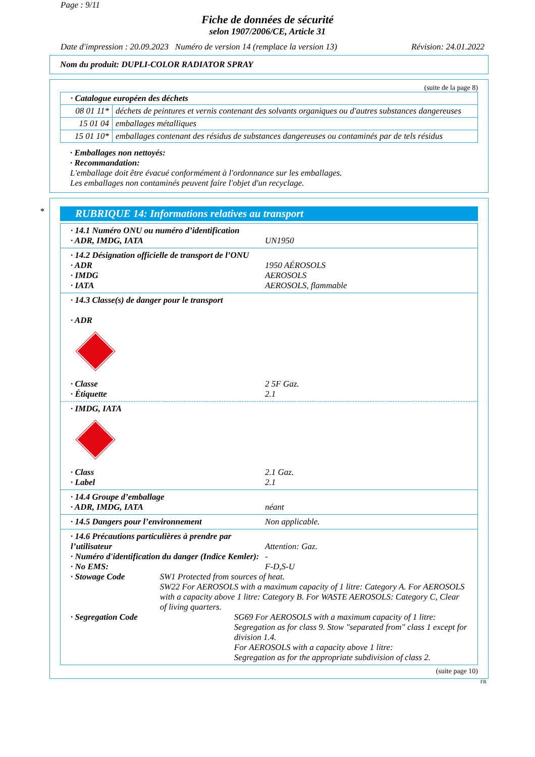Page : 9/11
Fiche de données de sécurité
selon 1907/2006/CE, Article 31
Date d'impression : 20.09.2023 Numéro de version 14 (remplace la version 13) Révision: 24.01.2022
Nom du produit: DUPLI-COLOR RADIATOR SPRAY
(suite de la page 8)
| · Catalogue européen des déchets | |
| 08 01 11* | déchets de peintures et vernis contenant des solvants organiques ou d'autres substances dangereuses |
| 15 01 04 | emballages métalliques |
| 15 01 10* | emballages contenant des résidus de substances dangereuses ou contaminés par de tels résidus |
· Emballages non nettoyés:
· Recommandation:
L'emballage doit être évacué conformément à l'ordonnance sur les emballages.
Les emballages non contaminés peuvent faire l'objet d'un recyclage.
*
RUBRIQUE 14: Informations relatives au transport
· 14.1 Numéro ONU ou numéro d’identification
· ADR, IMDG, IATA UN1950
· 14.2 Désignation officielle de transport de l’ONU
· ADR 1950 AÉROSOLS
· IMDG AEROSOLS
· IATA AEROSOLS, flammable
· 14.3 Classe(s) de danger pour le transport
· ADR
· Classe 2 5F Gaz.
· Étiquette 2.1
· IMDG, IATA
· Class 2.1 Gaz.
· Label 2.1
· 14.4 Groupe d’emballage
· ADR, IMDG, IATA néant
· 14.5 Dangers pour l’environnement Non applicable.
· 14.6 Précautions particulières à prendre par l’utilisateur Attention: Gaz.
· Numéro d'identification du danger (Indice Kemler): -
· No EMS: F-D,S-U
· Stowage Code SW1 Protected from sources of heat.
SW22 For AEROSOLS with a maximum capacity of 1 litre: Category A. For AEROSOLS with a capacity above 1 litre: Category B. For WASTE AEROSOLS: Category C, Clear of living quarters.
· Segregation Code SG69 For AEROSOLS with a maximum capacity of 1 litre:
Segregation as for class 9. Stow "separated from" class 1 except for division 1.4.
For AEROSOLS with a capacity above 1 litre:
Segregation as for the appropriate subdivision of class 2.
(suite page 10)
FR